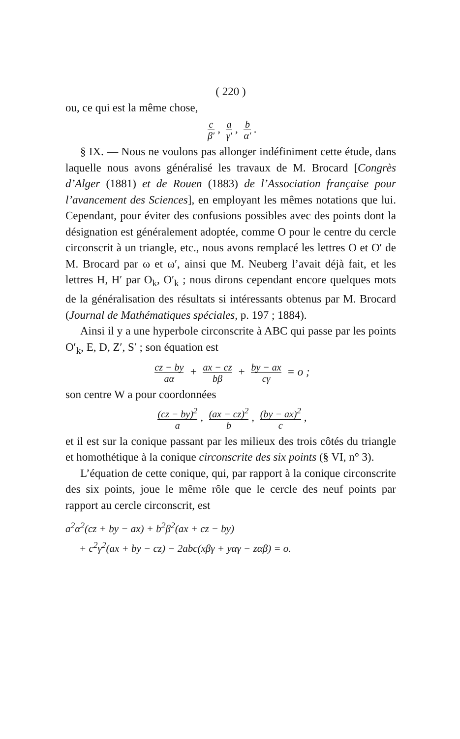( 220 )
ou, ce qui est la même chose,
cβ′, a γ′, b α′.
§ IX. — Nous ne voulons pas allonger indéfiniment cette étude, dans laquelle nous avons généralisé les travaux de M. Brocard [Congrès d’Alger (1881) et de Rouen (1883) de l’Association française pour l’avancement des Sciences], en employant les mêmes notations que lui. Cependant, pour éviter des confusions possibles avec des points dont la désignation est généralement adoptée, comme O pour le centre du cercle circonscrit à un triangle, etc., nous avons remplacé les lettres O et O′ de M. Brocard par ω et ω′, ainsi que M. Neuberg l’avait déjà fait, et les lettres H, H′ par O<sub>k</sub>, O′<sub>k</sub> ; nous dirons cependant encore quelques mots de la généralisation des résultats si intéressants obtenus par M. Brocard (Journal de Mathématiques spéciales, p. 197 ; 1884).
Ainsi il y a une hyperbole circonscrite à ABC qui passe par les points O′<sub>k</sub>, E, D, Z′, S′ ; son équation est
cz − by aα + ax − cz bβ + by − ax cγ = o ;
son centre W a pour coordonnées
(cz − by)<sup>2</sup> a, (ax − cz)<sup>2</sup> b, (by − ax)<sup>2</sup> c,
et il est sur la conique passant par les milieux des trois côtés du triangle et homothétique à la conique circonscrite des six points (§ VI, n° 3).
L’équation de cette conique, qui, par rapport à la conique circonscrite des six points, joue le même rôle que le cercle des neuf points par rapport au cercle circonscrit, est
a<sup>2</sup>α<sup>2</sup>(cz + by − ax) + b<sup>2</sup>β<sup>2</sup>(ax + cz − by)
+ c<sup>2</sup>γ<sup>2</sup>(ax + by − cz) − 2abc(xβγ + yαγ − zαβ) = o.